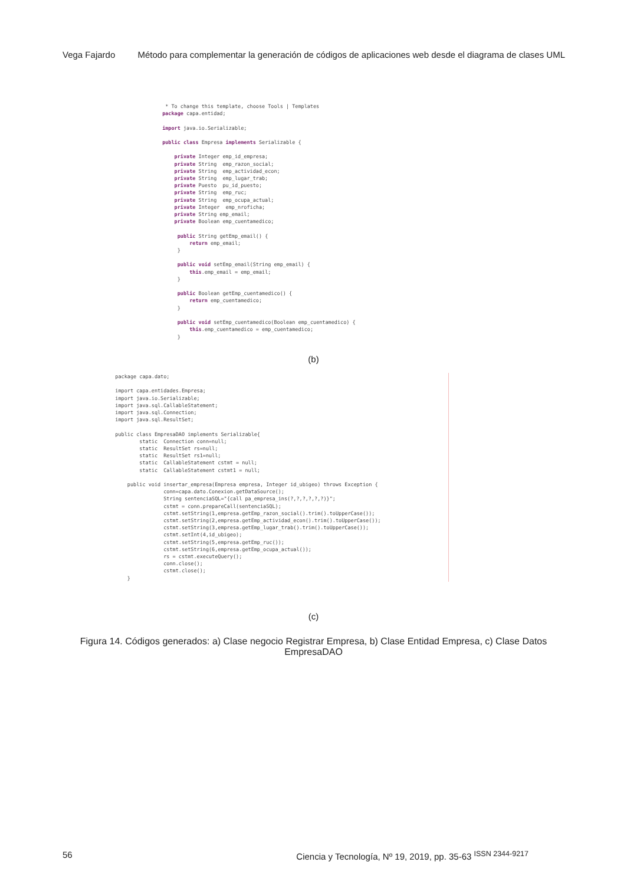Vega Fajardo Método para complementar la generación de códigos de aplicaciones web desde el diagrama de clases UML
* To change this template, choose Tools | Templates package capa.entidad; import java.io.Serializable; public class Empresa implements Serializable { private Integer emp_id_empresa; private String emp_razon_social; private String emp_actividad_econ; private String emp_lugar_trab; private Puesto pu_id_puesto; private String emp_ruc; private String emp_ocupa_actual; private Integer emp_nroficha; private String emp_email; private Boolean emp_cuentamedico; public String getEmp_email() { return emp_email; } public void setEmp_email(String emp_email) { this.emp_email = emp_email; } public Boolean getEmp_cuentamedico() { return emp_cuentamedico; } public void setEmp_cuentamedico(Boolean emp_cuentamedico) { this.emp_cuentamedico = emp_cuentamedico; }
(b)
package capa.dato; import capa.entidades.Empresa; import java.io.Serializable; import java.sql.CallableStatement; import java.sql.Connection; import java.sql.ResultSet; public class EmpresaDAO implements Serializable{ static Connection conn=null; static ResultSet rs=null; static ResultSet rs1=null; static CallableStatement cstmt = null; static CallableStatement cstmt1 = null; public void insertar_empresa(Empresa empresa, Integer id_ubigeo) throws Exception { conn=capa.dato.Conexion.getDataSource(); String sentenciaSQL="{call pa_empresa_ins(?,?,?,?,?,?)}"; cstmt = conn.prepareCall(sentenciaSQL); cstmt.setString(1,empresa.getEmp_razon_social().trim().toUpperCase()); cstmt.setString(2,empresa.getEmp_actividad_econ().trim().toUpperCase()); cstmt.setString(3,empresa.getEmp_lugar_trab().trim().toUpperCase()); cstmt.setInt(4,id_ubigeo); cstmt.setString(5,empresa.getEmp_ruc()); cstmt.setString(6,empresa.getEmp_ocupa_actual()); rs = cstmt.executeQuery(); conn.close(); cstmt.close(); }
(c)
Figura 14. Códigos generados: a) Clase negocio Registrar Empresa, b) Clase Entidad Empresa, c) Clase Datos EmpresaDAO
56 Ciencia y Tecnología, Nº 19, 2019, pp. 35-63 <sup>ISSN 2344-9217</sup>